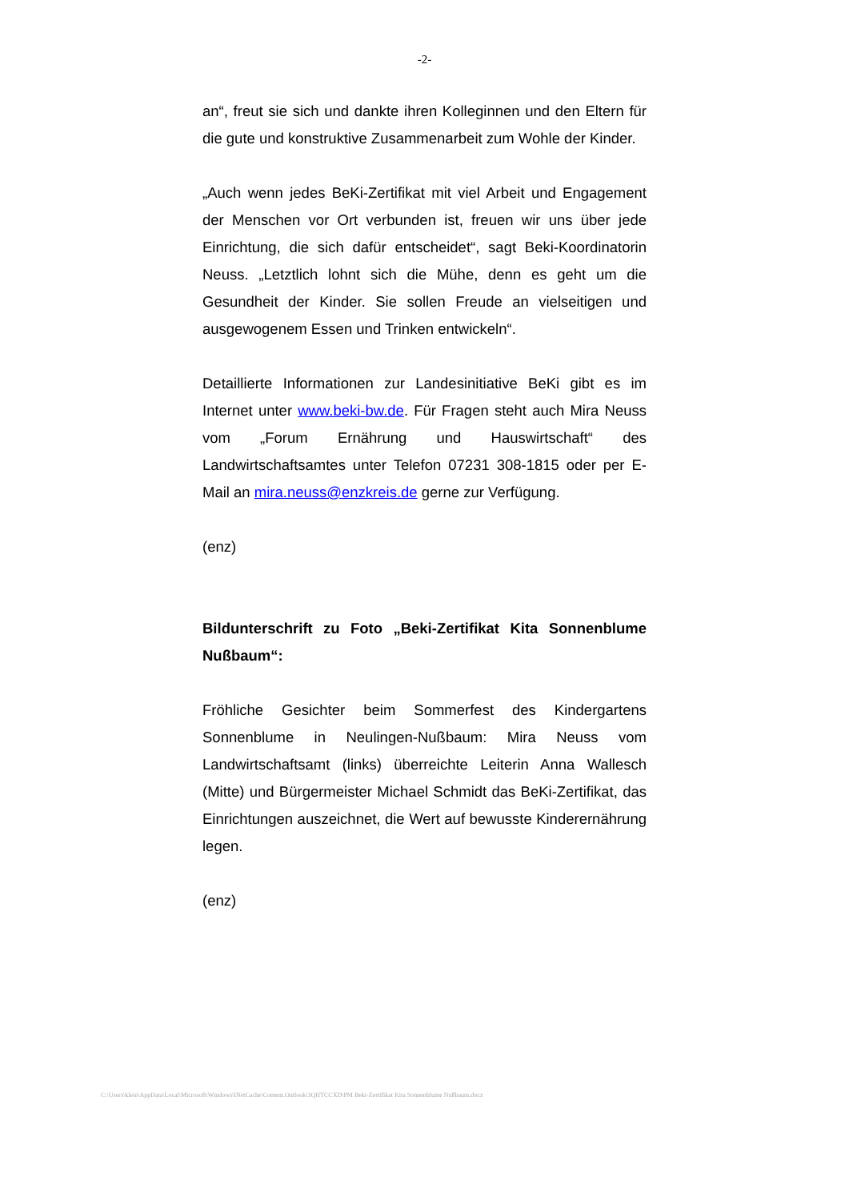-2-
an“, freut sie sich und dankte ihren Kolleginnen und den Eltern für die gute und konstruktive Zusammenarbeit zum Wohle der Kinder.
„Auch wenn jedes BeKi-Zertifikat mit viel Arbeit und Engagement der Menschen vor Ort verbunden ist, freuen wir uns über jede Einrichtung, die sich dafür entscheidet“, sagt Beki-Koordinatorin Neuss. „Letztlich lohnt sich die Mühe, denn es geht um die Gesundheit der Kinder. Sie sollen Freude an vielseitigen und ausgewogenem Essen und Trinken entwickeln“.
Detaillierte Informationen zur Landesinitiative BeKi gibt es im Internet unter www.beki-bw.de. Für Fragen steht auch Mira Neuss vom „Forum Ernährung und Hauswirtschaft“ des Landwirtschaftsamtes unter Telefon 07231 308-1815 oder per E-Mail an mira.neuss@enzkreis.de gerne zur Verfügung.
(enz)
Bildunterschrift zu Foto „Beki-Zertifikat Kita Sonnenblume Nußbaum“:
Fröhliche Gesichter beim Sommerfest des Kindergartens Sonnenblume in Neulingen-Nußbaum: Mira Neuss vom Landwirtschaftsamt (links) überreichte Leiterin Anna Wallesch (Mitte) und Bürgermeister Michael Schmidt das BeKi-Zertifikat, das Einrichtungen auszeichnet, die Wert auf bewusste Kinderernährung legen.
(enz)
C:\Users\klein\AppData\Local\Microsoft\Windows\INetCache\Content.Outlook\3QHTCCXD\PM Beki-Zertifikat Kita Sonnenblume Nußbaum.docx